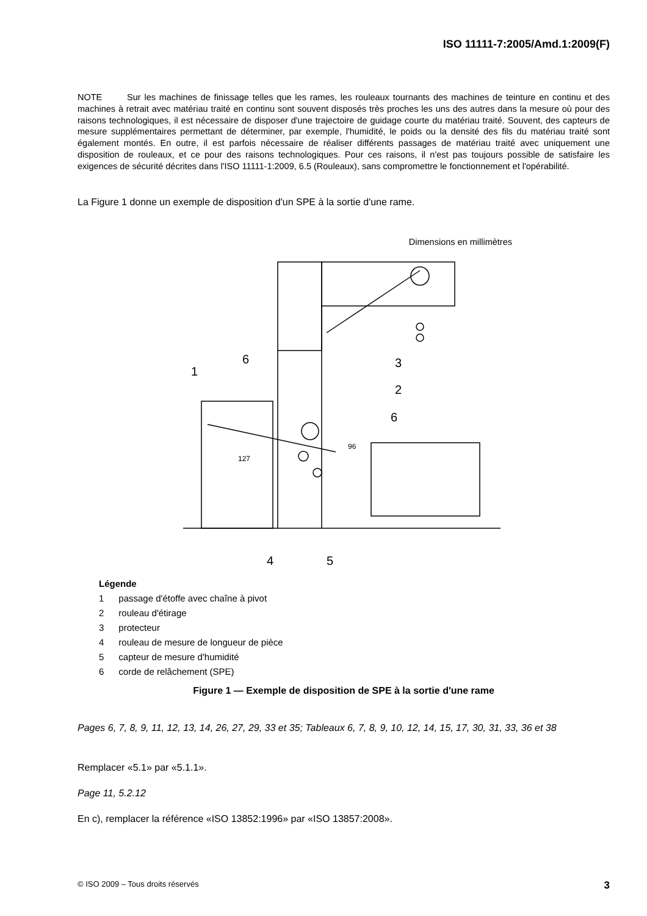ISO 11111-7:2005/Amd.1:2009(F)
NOTE Sur les machines de finissage telles que les rames, les rouleaux tournants des machines de teinture en continu et des machines à retrait avec matériau traité en continu sont souvent disposés très proches les uns des autres dans la mesure où pour des raisons technologiques, il est nécessaire de disposer d'une trajectoire de guidage courte du matériau traité. Souvent, des capteurs de mesure supplémentaires permettant de déterminer, par exemple, l'humidité, le poids ou la densité des fils du matériau traité sont également montés. En outre, il est parfois nécessaire de réaliser différents passages de matériau traité avec uniquement une disposition de rouleaux, et ce pour des raisons technologiques. Pour ces raisons, il n'est pas toujours possible de satisfaire les exigences de sécurité décrites dans l'ISO 11111-1:2009, 6.5 (Rouleaux), sans compromettre le fonctionnement et l'opérabilité.
La Figure 1 donne un exemple de disposition d'un SPE à la sortie d'une rame.
Dimensions en millimètres
1
2
3
4
5
6
6
127
96
Légende
| 1 | passage d'étoffe avec chaîne à pivot |
| 2 | rouleau d'étirage |
| 3 | protecteur |
| 4 | rouleau de mesure de longueur de pièce |
| 5 | capteur de mesure d'humidité |
| 6 | corde de relâchement (SPE) |
Figure 1 — Exemple de disposition de SPE à la sortie d'une rame
Pages 6, 7, 8, 9, 11, 12, 13, 14, 26, 27, 29, 33 et 35; Tableaux 6, 7, 8, 9, 10, 12, 14, 15, 17, 30, 31, 33, 36 et 38
Remplacer «5.1» par «5.1.1».
Page 11, 5.2.12
En c), remplacer la référence «ISO 13852:1996» par «ISO 13857:2008».
© ISO 2009 – Tous droits réservés 3